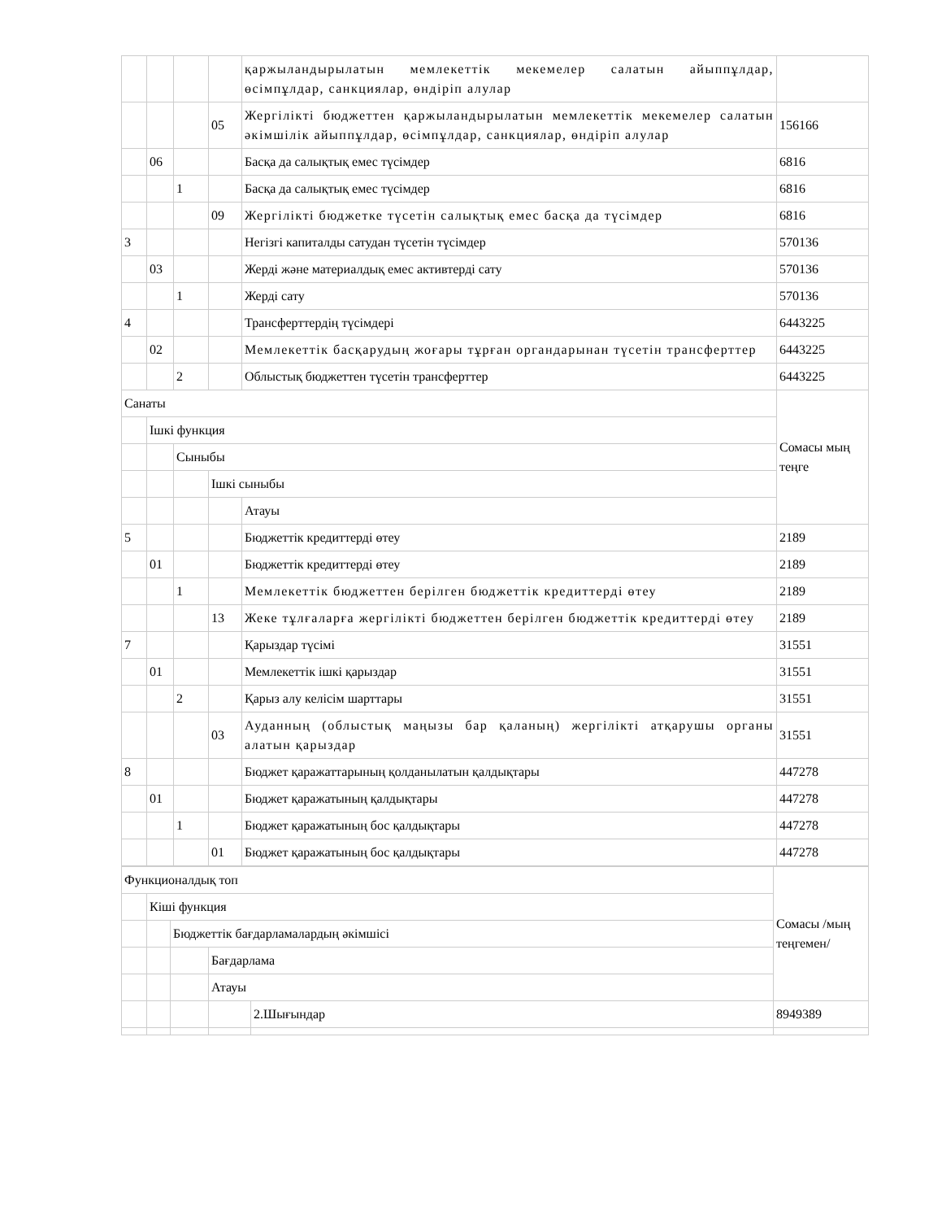| | | | | қаржыландырылатын мемлекеттік мекемелер салатын айыппұлдар, өсімпұлдар, санкциялар, өндіріп алулар | |
| | | | 05 | Жергілікті бюджеттен қаржыландырылатын мемлекеттік мекемелер салатын әкімшілік айыппұлдар, өсімпұлдар, санкциялар, өндіріп алулар | 156166 |
| | 06 | | | Басқа да салықтық емес түсімдер | 6816 |
| | | 1 | | Басқа да салықтық емес түсімдер | 6816 |
| | | | 09 | Жергілікті бюджетке түсетін салықтық емес басқа да түсімдер | 6816 |
| 3 | | | | Негізгі капиталды сатудан түсетін түсімдер | 570136 |
| | 03 | | | Жерді және материалдық емес активтерді сату | 570136 |
| | | 1 | | Жерді сату | 570136 |
| 4 | | | | Трансферттердің түсімдері | 6443225 |
| | 02 | | | Мемлекеттік басқарудың жоғары тұрған органдарынан түсетін трансферттер | 6443225 |
| | | 2 | | Облыстық бюджеттен түсетін трансферттер | 6443225 |
| Санаты | | | | | Сомасы мың теңге |
| | Ішкі функция | | | | |
| | | Сыныбы | | | |
| | | | Ішкі сыныбы | | |
| | | | | Атауы | |
| 5 | | | | Бюджеттік кредиттерді өтеу | 2189 |
| | 01 | | | Бюджеттік кредиттерді өтеу | 2189 |
| | | 1 | | Мемлекеттік бюджеттен берілген бюджеттік кредиттерді өтеу | 2189 |
| | | | 13 | Жеке тұлғаларға жергілікті бюджеттен берілген бюджеттік кредиттерді өтеу | 2189 |
| 7 | | | | Қарыздар түсімі | 31551 |
| | 01 | | | Мемлекеттік ішкі қарыздар | 31551 |
| | | 2 | | Қарыз алу келісім шарттары | 31551 |
| | | | 03 | Ауданның (облыстық маңызы бар қаланың) жергілікті атқарушы органы алатын қарыздар | 31551 |
| 8 | | | | Бюджет қаражаттарының қолданылатын қалдықтары | 447278 |
| | 01 | | | Бюджет қаражатының қалдықтары | 447278 |
| | | 1 | | Бюджет қаражатының бос қалдықтары | 447278 |
| | | | 01 | Бюджет қаражатының бос қалдықтары | 447278 |
| Функционалдық топ | | | | | Сомасы /мың теңгемен/ |
| | Кіші функция | | | | |
| | | Бюджеттік бағдарламалардың әкімшісі | | | |
| | | | Бағдарлама | | |
| | | | Атауы | | |
| | | | | 2.Шығындар | 8949389 |